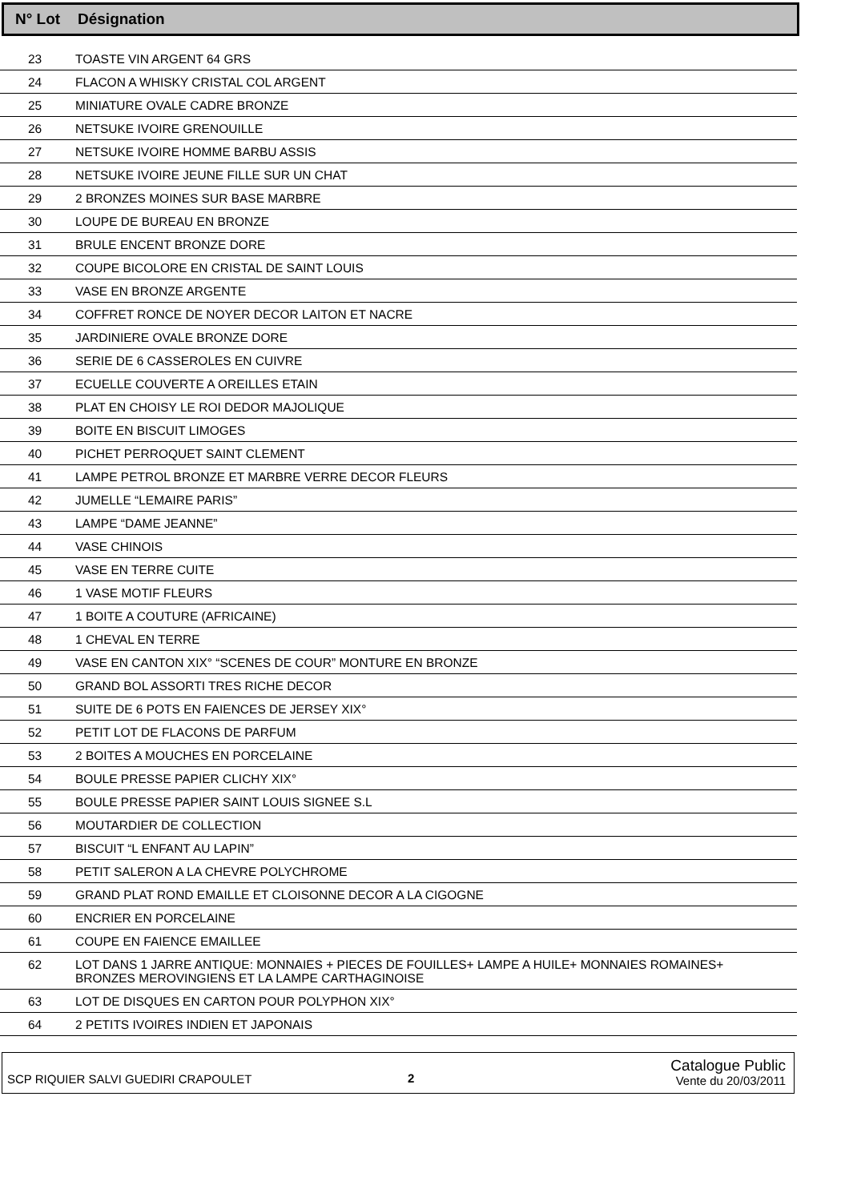N° Lot Désignation
| 23 | TOASTE VIN ARGENT 64 GRS |
| 24 | FLACON A WHISKY CRISTAL COL ARGENT |
| 25 | MINIATURE OVALE CADRE BRONZE |
| 26 | NETSUKE IVOIRE GRENOUILLE |
| 27 | NETSUKE IVOIRE HOMME BARBU ASSIS |
| 28 | NETSUKE IVOIRE JEUNE FILLE SUR UN CHAT |
| 29 | 2 BRONZES MOINES SUR BASE MARBRE |
| 30 | LOUPE DE BUREAU EN BRONZE |
| 31 | BRULE ENCENT BRONZE DORE |
| 32 | COUPE BICOLORE EN CRISTAL DE SAINT LOUIS |
| 33 | VASE EN BRONZE ARGENTE |
| 34 | COFFRET RONCE DE NOYER DECOR LAITON ET NACRE |
| 35 | JARDINIERE OVALE BRONZE DORE |
| 36 | SERIE DE 6 CASSEROLES EN CUIVRE |
| 37 | ECUELLE COUVERTE A OREILLES ETAIN |
| 38 | PLAT EN CHOISY LE ROI DEDOR MAJOLIQUE |
| 39 | BOITE EN BISCUIT LIMOGES |
| 40 | PICHET PERROQUET SAINT CLEMENT |
| 41 | LAMPE PETROL BRONZE ET MARBRE VERRE DECOR FLEURS |
| 42 | JUMELLE “LEMAIRE PARIS” |
| 43 | LAMPE “DAME JEANNE” |
| 44 | VASE CHINOIS |
| 45 | VASE EN TERRE CUITE |
| 46 | 1 VASE MOTIF FLEURS |
| 47 | 1 BOITE A COUTURE (AFRICAINE) |
| 48 | 1 CHEVAL EN TERRE |
| 49 | VASE EN CANTON XIX° “SCENES DE COUR” MONTURE EN BRONZE |
| 50 | GRAND BOL ASSORTI TRES RICHE DECOR |
| 51 | SUITE DE 6 POTS EN FAIENCES DE JERSEY XIX° |
| 52 | PETIT LOT DE FLACONS DE PARFUM |
| 53 | 2 BOITES A MOUCHES EN PORCELAINE |
| 54 | BOULE PRESSE PAPIER CLICHY XIX° |
| 55 | BOULE PRESSE PAPIER SAINT LOUIS SIGNEE S.L |
| 56 | MOUTARDIER DE COLLECTION |
| 57 | BISCUIT “L ENFANT AU LAPIN” |
| 58 | PETIT SALERON A LA CHEVRE POLYCHROME |
| 59 | GRAND PLAT ROND EMAILLE ET CLOISONNE DECOR A LA CIGOGNE |
| 60 | ENCRIER EN PORCELAINE |
| 61 | COUPE EN FAIENCE EMAILLEE |
| 62 | LOT DANS 1 JARRE ANTIQUE: MONNAIES + PIECES DE FOUILLES+ LAMPE A HUILE+ MONNAIES ROMAINES+ BRONZES MEROVINGIENS ET LA LAMPE CARTHAGINOISE |
| 63 | LOT DE DISQUES EN CARTON POUR POLYPHON XIX° |
| 64 | 2 PETITS IVOIRES INDIEN ET JAPONAIS |
SCP RIQUIER SALVI GUEDIRI CRAPOULET 2 Catalogue Public
Vente du 20/03/2011